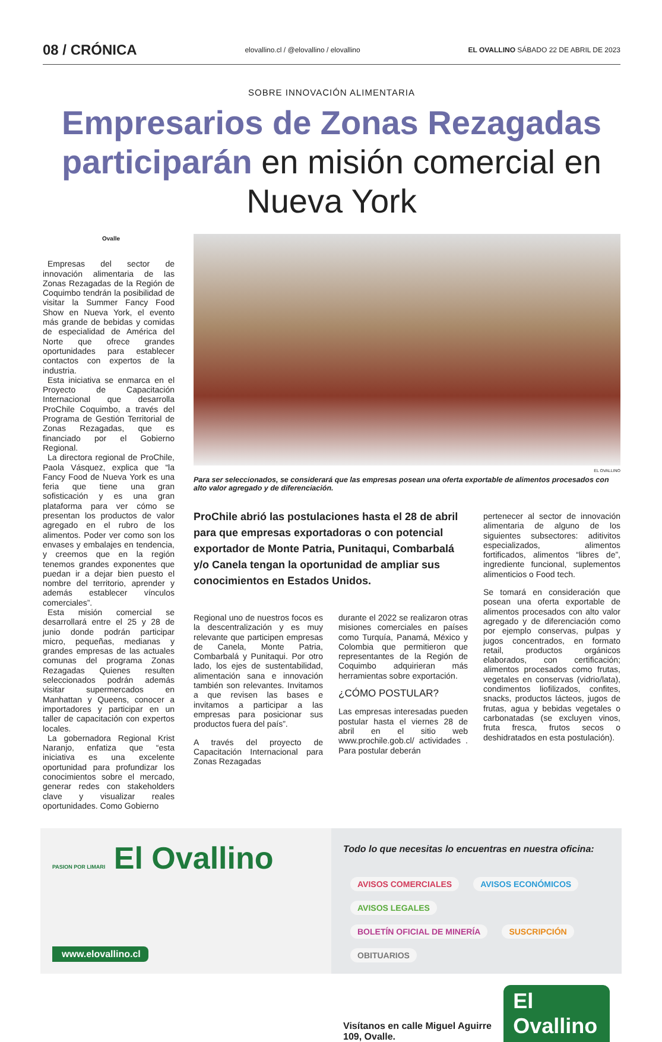08 / CRÓNICA
elovallino.cl / @elovallino / elovallino
EL OVALLINO SÁBADO 22 DE ABRIL DE 2023
SOBRE INNOVACIÓN ALIMENTARIA
Empresarios de Zonas Rezagadas participarán en misión comercial en Nueva York
Ovalle
Empresas del sector de innovación alimentaria de las Zonas Rezagadas de la Región de Coquimbo tendrán la posibilidad de visitar la Summer Fancy Food Show en Nueva York, el evento más grande de bebidas y comidas de especialidad de América del Norte que ofrece grandes oportunidades para establecer contactos con expertos de la industria.
Esta iniciativa se enmarca en el Proyecto de Capacitación Internacional que desarrolla ProChile Coquimbo, a través del Programa de Gestión Territorial de Zonas Rezagadas, que es financiado por el Gobierno Regional.
La directora regional de ProChile, Paola Vásquez, explica que “la Fancy Food de Nueva York es una feria que tiene una gran sofisticación y es una gran plataforma para ver cómo se presentan los productos de valor agregado en el rubro de los alimentos. Poder ver como son los envases y embalajes en tendencia, y creemos que en la región tenemos grandes exponentes que puedan ir a dejar bien puesto el nombre del territorio, aprender y además establecer vínculos comerciales”.
Esta misión comercial se desarrollará entre el 25 y 28 de junio donde podrán participar micro, pequeñas, medianas y grandes empresas de las actuales comunas del programa Zonas Rezagadas Quienes resulten seleccionados podrán además visitar supermercados en Manhattan y Queens, conocer a importadores y participar en un taller de capacitación con expertos locales.
La gobernadora Regional Krist Naranjo, enfatiza que “esta iniciativa es una excelente oportunidad para profundizar los conocimientos sobre el mercado, generar redes con stakeholders clave y visualizar reales oportunidades. Como Gobierno
EL OVALLINO
Para ser seleccionados, se considerará que las empresas posean una oferta exportable de alimentos procesados con alto valor agregado y de diferenciación.
ProChile abrió las postulaciones hasta el 28 de abril para que empresas exportadoras o con potencial exportador de Monte Patria, Punitaqui, Combarbalá y/o Canela tengan la oportunidad de ampliar sus conocimientos en Estados Unidos.
Regional uno de nuestros focos es la descentralización y es muy relevante que participen empresas de Canela, Monte Patria, Combarbalá y Punitaqui. Por otro lado, los ejes de sustentabilidad, alimentación sana e innovación también son relevantes. Invitamos a que revisen las bases e invitamos a participar a las empresas para posicionar sus productos fuera del país”.
A través del proyecto de Capacitación Internacional para Zonas Rezagadas
durante el 2022 se realizaron otras misiones comerciales en países como Turquía, Panamá, México y Colombia que permitieron que representantes de la Región de Coquimbo adquirieran más herramientas sobre exportación.
¿CÓMO POSTULAR?
Las empresas interesadas pueden postular hasta el viernes 28 de abril en el sitio web www.prochile.gob.cl/ actividades . Para postular deberán
pertenecer al sector de innovación alimentaria de alguno de los siguientes subsectores: aditivitos especializados, alimentos fortificados, alimentos “libres de”, ingrediente funcional, suplementos alimenticios o Food tech.
Se tomará en consideración que posean una oferta exportable de alimentos procesados con alto valor agregado y de diferenciación como por ejemplo conservas, pulpas y jugos concentrados, en formato retail, productos orgánicos elaborados, con certificación; alimentos procesados como frutas, vegetales en conservas (vidrio/lata), condimentos liofilizados, confites, snacks, productos lácteos, jugos de frutas, agua y bebidas vegetales o carbonatadas (se excluyen vinos, fruta fresca, frutos secos o deshidratados en esta postulación).
PASION POR LIMARI El Ovallino
www.elovallino.cl
Todo lo que necesitas lo encuentras en nuestra oficina:
AVISOS COMERCIALES AVISOS ECONÓMICOS AVISOS LEGALES
BOLETÍN OFICIAL DE MINERÍA SUSCRIPCIÓN OBITUARIOS
Visítanos en calle Miguel Aguirre 109, Ovalle. El Ovallino